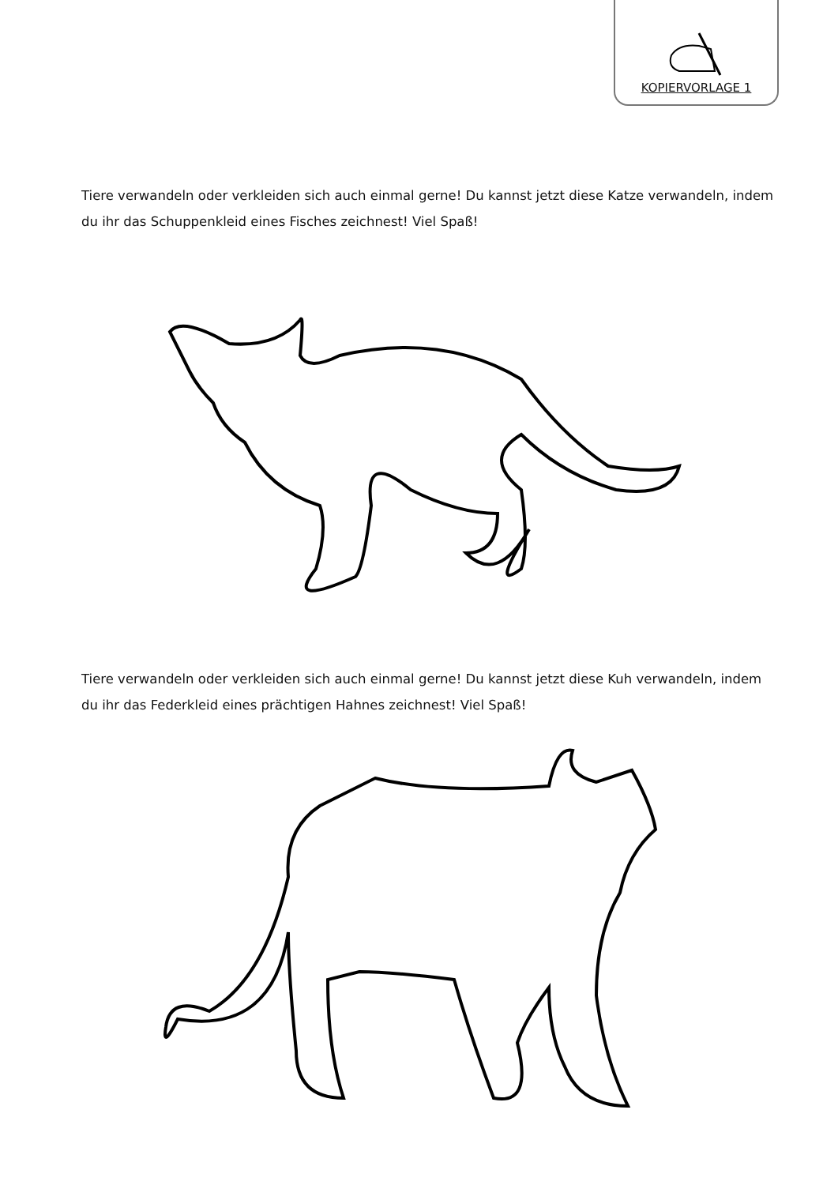KOPIERVORLAGE 1
Tiere verwandeln oder verkleiden sich auch einmal gerne! Du kannst jetzt diese Katze verwandeln, indem du ihr das Schuppenkleid eines Fisches zeichnest! Viel Spaß!
Tiere verwandeln oder verkleiden sich auch einmal gerne! Du kannst jetzt diese Kuh verwandeln, indem du ihr das Federkleid eines prächtigen Hahnes zeichnest! Viel Spaß!